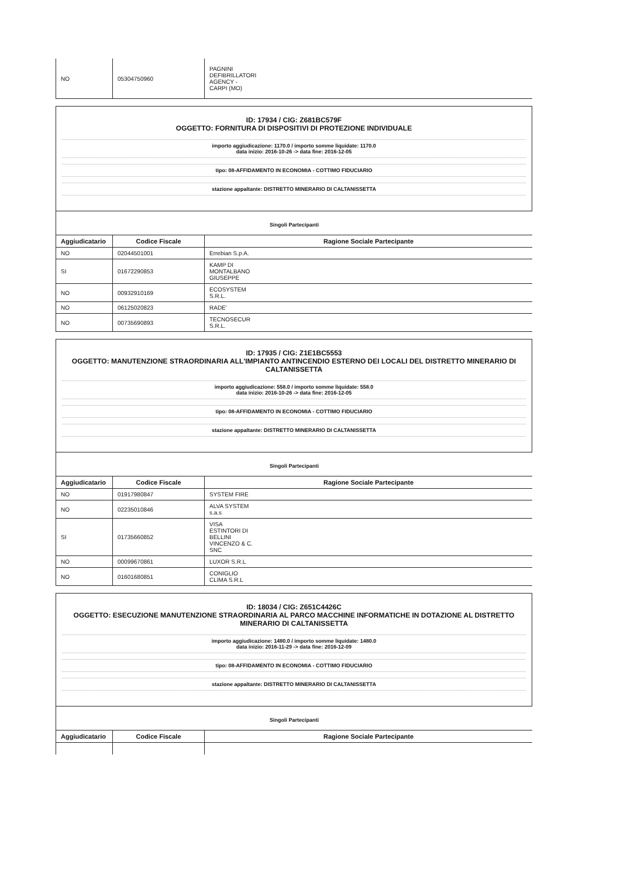| NO | 05304750960 | PAGNINI DEFIBRILLATORI AGENCY - CARPI (MO) |
ID: 17934 / CIG: Z681BC579F
OGGETTO: FORNITURA DI DISPOSITIVI DI PROTEZIONE INDIVIDUALE
importo aggiudicazione: 1170.0 / importo somme liquidate: 1170.0
data inizio: 2016-10-26 -> data fine: 2016-12-05
tipo: 08-AFFIDAMENTO IN ECONOMIA - COTTIMO FIDUCIARIO
stazione appaltante: DISTRETTO MINERARIO DI CALTANISSETTA
Singoli Partecipanti
| Aggiudicatario | Codice Fiscale | Ragione Sociale Partecipante |
| --- | --- | --- |
| NO | 02044501001 | Errebian S.p.A. |
| SI | 01672290853 | KAMP DI MONTALBANO GIUSEPPE |
| NO | 00932910169 | ECOSYSTEM S.R.L. |
| NO | 06125020823 | RADE' |
| NO | 00735690893 | TECNOSECUR S.R.L. |
ID: 17935 / CIG: Z1E1BC5553
OGGETTO: MANUTENZIONE STRAORDINARIA ALL'IMPIANTO ANTINCENDIO ESTERNO DEI LOCALI DEL DISTRETTO MINERARIO DI CALTANISSETTA
importo aggiudicazione: 558.0 / importo somme liquidate: 558.0
data inizio: 2016-10-26 -> data fine: 2016-12-05
tipo: 08-AFFIDAMENTO IN ECONOMIA - COTTIMO FIDUCIARIO
stazione appaltante: DISTRETTO MINERARIO DI CALTANISSETTA
Singoli Partecipanti
| Aggiudicatario | Codice Fiscale | Ragione Sociale Partecipante |
| --- | --- | --- |
| NO | 01917980847 | SYSTEM FIRE |
| NO | 02235010846 | ALVA SYSTEM s.a.s |
| SI | 01735660852 | VISA ESTINTORI DI BELLINI VINCENZO & C. SNC |
| NO | 00099670861 | LUXOR S.R.L |
| NO | 01601680851 | CONIGLIO CLIMA S.R.L |
ID: 18034 / CIG: Z651C4426C
OGGETTO: ESECUZIONE MANUTENZIONE STRAORDINARIA AL PARCO MACCHINE INFORMATICHE IN DOTAZIONE AL DISTRETTO MINERARIO DI CALTANISSETTA
importo aggiudicazione: 1480.0 / importo somme liquidate: 1480.0
data inizio: 2016-11-29 -> data fine: 2016-12-09
tipo: 08-AFFIDAMENTO IN ECONOMIA - COTTIMO FIDUCIARIO
stazione appaltante: DISTRETTO MINERARIO DI CALTANISSETTA
Singoli Partecipanti
| Aggiudicatario | Codice Fiscale | Ragione Sociale Partecipante |
| --- | --- | --- |